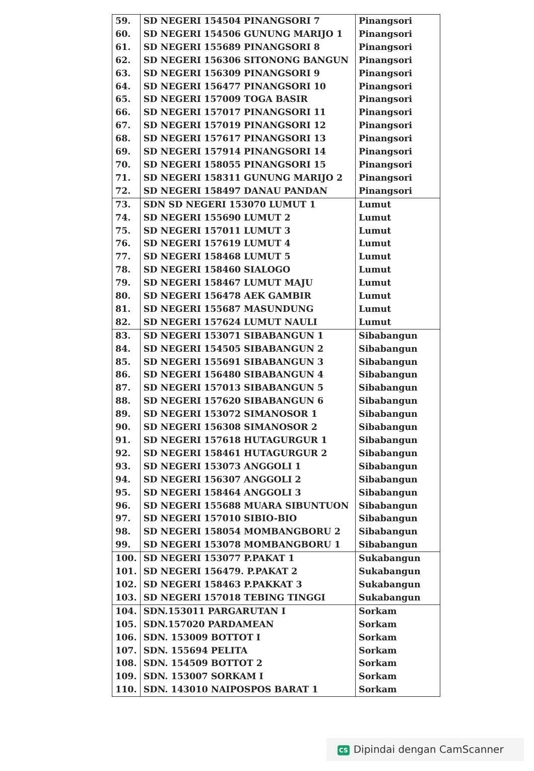| 59. | SD NEGERI 154504 PINANGSORI 7 | Pinangsori |
| 60. | SD NEGERI 154506 GUNUNG MARIJO 1 | Pinangsori |
| 61. | SD NEGERI 155689 PINANGSORI 8 | Pinangsori |
| 62. | SD NEGERI 156306 SITONONG BANGUN | Pinangsori |
| 63. | SD NEGERI 156309 PINANGSORI 9 | Pinangsori |
| 64. | SD NEGERI 156477 PINANGSORI 10 | Pinangsori |
| 65. | SD NEGERI 157009 TOGA BASIR | Pinangsori |
| 66. | SD NEGERI 157017 PINANGSORI 11 | Pinangsori |
| 67. | SD NEGERI 157019 PINANGSORI 12 | Pinangsori |
| 68. | SD NEGERI 157617 PINANGSORI 13 | Pinangsori |
| 69. | SD NEGERI 157914 PINANGSORI 14 | Pinangsori |
| 70. | SD NEGERI 158055 PINANGSORI 15 | Pinangsori |
| 71. | SD NEGERI 158311 GUNUNG MARIJO 2 | Pinangsori |
| 72. | SD NEGERI 158497 DANAU PANDAN | Pinangsori |
| 73. | SDN SD NEGERI 153070 LUMUT 1 | Lumut |
| 74. | SD NEGERI 155690 LUMUT 2 | Lumut |
| 75. | SD NEGERI 157011 LUMUT 3 | Lumut |
| 76. | SD NEGERI 157619 LUMUT 4 | Lumut |
| 77. | SD NEGERI 158468 LUMUT 5 | Lumut |
| 78. | SD NEGERI 158460 SIALOGO | Lumut |
| 79. | SD NEGERI 158467 LUMUT MAJU | Lumut |
| 80. | SD NEGERI 156478 AEK GAMBIR | Lumut |
| 81. | SD NEGERI 155687 MASUNDUNG | Lumut |
| 82. | SD NEGERI 157624 LUMUT NAULI | Lumut |
| 83. | SD NEGERI 153071 SIBABANGUN 1 | Sibabangun |
| 84. | SD NEGERI 154505 SIBABANGUN 2 | Sibabangun |
| 85. | SD NEGERI 155691 SIBABANGUN 3 | Sibabangun |
| 86. | SD NEGERI 156480 SIBABANGUN 4 | Sibabangun |
| 87. | SD NEGERI 157013 SIBABANGUN 5 | Sibabangun |
| 88. | SD NEGERI 157620 SIBABANGUN 6 | Sibabangun |
| 89. | SD NEGERI 153072 SIMANOSOR 1 | Sibabangun |
| 90. | SD NEGERI 156308 SIMANOSOR 2 | Sibabangun |
| 91. | SD NEGERI 157618 HUTAGURGUR 1 | Sibabangun |
| 92. | SD NEGERI 158461 HUTAGURGUR 2 | Sibabangun |
| 93. | SD NEGERI 153073 ANGGOLI 1 | Sibabangun |
| 94. | SD NEGERI 156307 ANGGOLI 2 | Sibabangun |
| 95. | SD NEGERI 158464 ANGGOLI 3 | Sibabangun |
| 96. | SD NEGERI 155688 MUARA SIBUNTUON | Sibabangun |
| 97. | SD NEGERI 157010 SIBIO-BIO | Sibabangun |
| 98. | SD NEGERI 158054 MOMBANGBORU 2 | Sibabangun |
| 99. | SD NEGERI 153078 MOMBANGBORU 1 | Sibabangun |
| 100. | SD NEGERI 153077 P.PAKAT 1 | Sukabangun |
| 101. | SD NEGERI 156479. P.PAKAT 2 | Sukabangun |
| 102. | SD NEGERI 158463 P.PAKKAT 3 | Sukabangun |
| 103. | SD NEGERI 157018 TEBING TINGGI | Sukabangun |
| 104. | SDN.153011 PARGARUTAN I | Sorkam |
| 105. | SDN.157020 PARDAMEAN | Sorkam |
| 106. | SDN. 153009 BOTTOT I | Sorkam |
| 107. | SDN. 155694 PELITA | Sorkam |
| 108. | SDN. 154509 BOTTOT 2 | Sorkam |
| 109. | SDN. 153007 SORKAM I | Sorkam |
| 110. | SDN. 143010 NAIPOSPOS BARAT 1 | Sorkam |
CS Dipindai dengan CamScanner